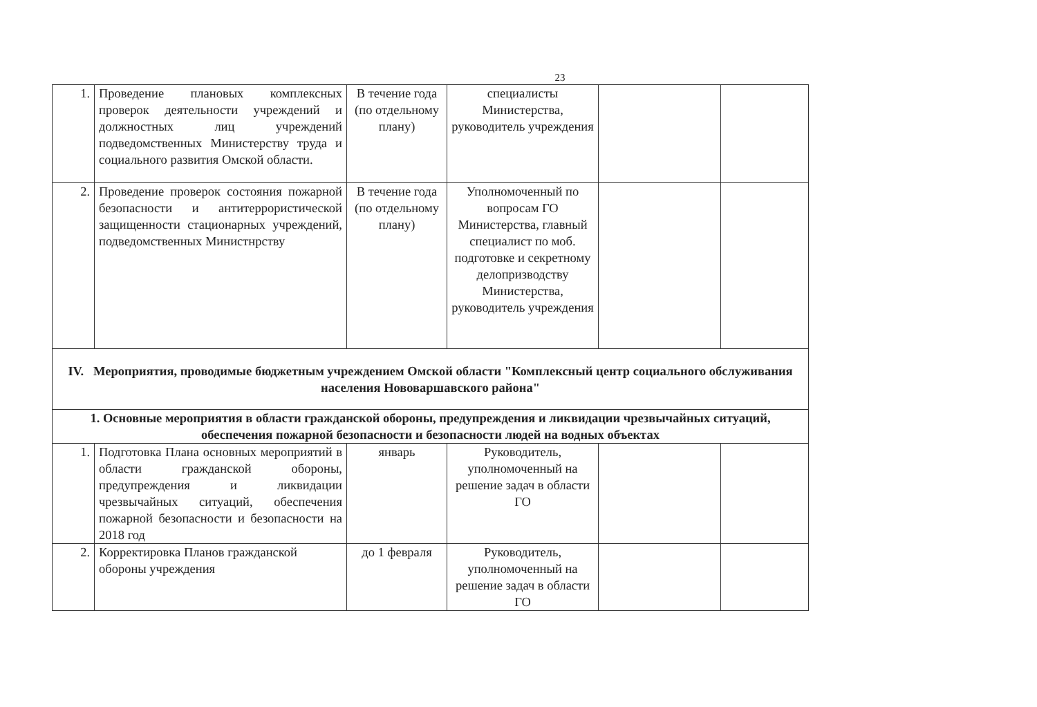23
| 1. | Проведение плановых комплексных проверок деятельности учреждений и должностных лиц учреждений подведомственных Министерству труда и социального развития Омской области. | В течение года (по отдельному плану) | специалисты Министерства, руководитель учреждения | | |
| 2. | Проведение проверок состояния пожарной безопасности и антитеррористической защищенности стационарных учреждений, подведомственных Министнрству | В течение года (по отдельному плану) | Уполномоченный по вопросам ГО Министерства, главный специалист по моб. подготовке и секретному делопризводству Министерства, руководитель учреждения | | |
| IV. Мероприятия, проводимые бюджетным учреждением Омской области "Комплексный центр социального обслуживания населения Нововаршавского района" | | | | | |
| 1. Основные мероприятия в области гражданской обороны, предупреждения и ликвидации чрезвычайных ситуаций, обеспечения пожарной безопасности и безопасности людей на водных объектах | | | | | |
| 1. | Подготовка Плана основных мероприятий в области гражданской обороны, предупреждения и ликвидации чрезвычайных ситуаций, обеспечения пожарной безопасности и безопасности на 2018 год | январь | Руководитель, уполномоченный на решение задач в области ГО | | |
| 2. | Корректировка Планов гражданской обороны учреждения | до 1 февраля | Руководитель, уполномоченный на решение задач в области ГО | | |